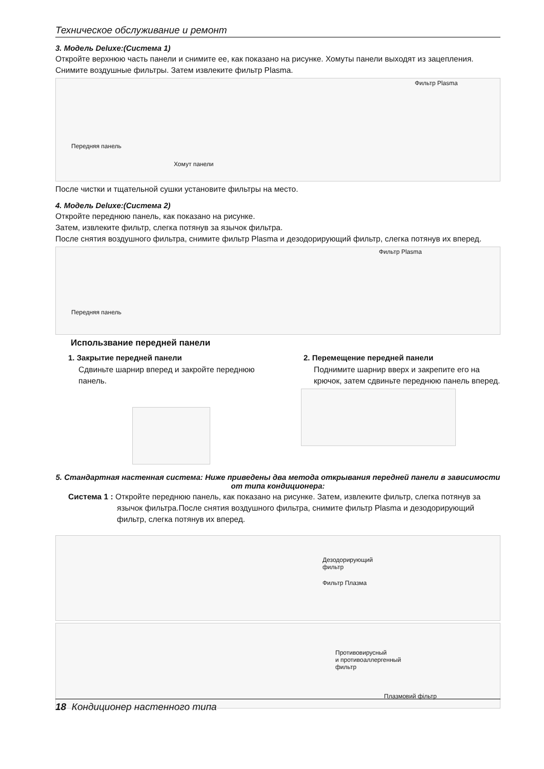Техническое обслуживание и ремонт
3. Модель Deluxe:(Система 1)
Откройте верхнюю часть панели и снимите ее, как показано на рисунке. Хомуты панели выходят из зацепления. Снимите воздушные фильтры. Затем извлеките фильтр Plasma.
Фильтр Plasma
Передняя панель
Хомут панели
После чистки и тщательной сушки установите фильтры на место.
4. Модель Deluxe:(Система 2)
Откройте переднюю панель, как показано на рисунке.
Затем, извлеките фильтр, слегка потянув за язычок фильтра.
После снятия воздушного фильтра, снимите фильтр Plasma и дезодорирующий фильтр, слегка потянув их вперед.
Фильтр Plasma
Передняя панель
Использвание передней панели
1. Закрытие передней панели
Сдвиньте шарнир вперед и закройте переднюю панель.
2. Перемещение передней панели
Поднимите шарнир вверх и закрепите его на крючок, затем сдвиньте переднюю панель вперед.
5. Стандартная настенная система: Ниже приведены два метода открывания передней панели в зависимости от типа кондиционера:
Система 1 : Откройте переднюю панель, как показано на рисунке. Затем, извлеките фильтр, слегка потянув за язычок фильтра.После снятия воздушного фильтра, снимите фильтр Plasma и дезодорирующий фильтр, слегка потянув их вперед.
Дезодорирующий
фильтр
Фильтр Плазма
Противовирусный
и противоаллергенный
фильтр
Плазмовий фільтр
18 Кондиционер настенного типа